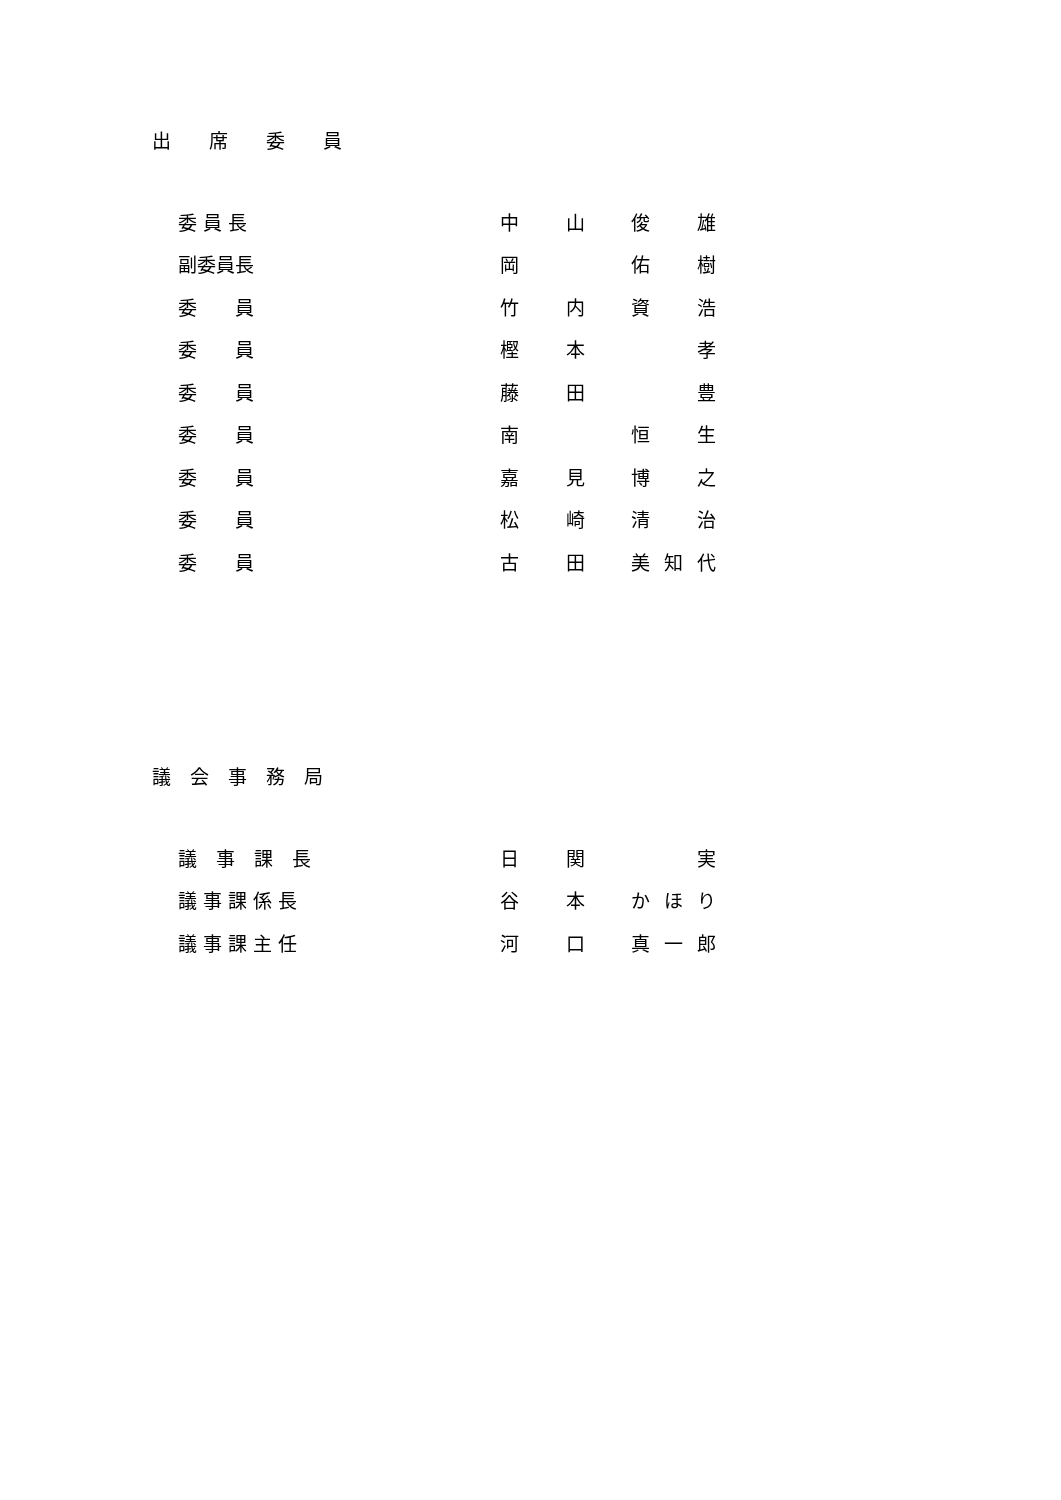出　　席　　委　　員
| 委 員 長 | 中 山 俊 雄 |
| 副委員長 | 岡 佑 樹 |
| 委 員 | 竹 内 資 浩 |
| 委 員 | 樫 本 孝 |
| 委 員 | 藤 田 豊 |
| 委 員 | 南 恒 生 |
| 委 員 | 嘉 見 博 之 |
| 委 員 | 松 崎 清 治 |
| 委 員 | 古 田 美知代 |
議　会　事　務　局
| 議 事 課 長 | 日 関 実 |
| 議 事 課 係 長 | 谷 本 かほり |
| 議 事 課 主 任 | 河 口 真一郎 |